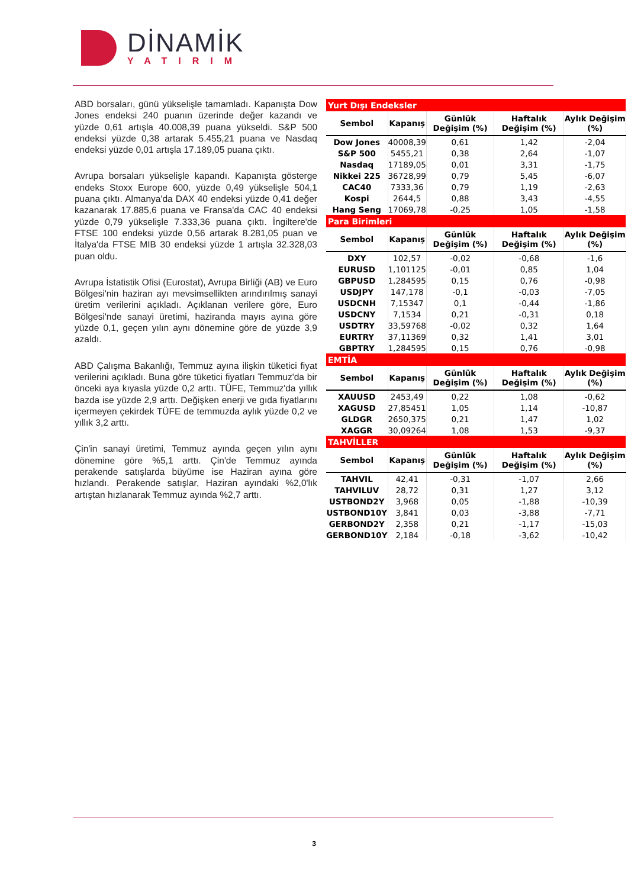DİNAMİK
YATIRIM
ABD borsaları, günü yükselişle tamamladı. Kapanışta Dow Jones endeksi 240 puanın üzerinde değer kazandı ve yüzde 0,61 artışla 40.008,39 puana yükseldi. S&P 500 endeksi yüzde 0,38 artarak 5.455,21 puana ve Nasdaq endeksi yüzde 0,01 artışla 17.189,05 puana çıktı.
Avrupa borsaları yükselişle kapandı. Kapanışta gösterge endeks Stoxx Europe 600, yüzde 0,49 yükselişle 504,1 puana çıktı. Almanya'da DAX 40 endeksi yüzde 0,41 değer kazanarak 17.885,6 puana ve Fransa'da CAC 40 endeksi yüzde 0,79 yükselişle 7.333,36 puana çıktı. İngiltere'de FTSE 100 endeksi yüzde 0,56 artarak 8.281,05 puan ve İtalya'da FTSE MIB 30 endeksi yüzde 1 artışla 32.328,03 puan oldu.
Avrupa İstatistik Ofisi (Eurostat), Avrupa Birliği (AB) ve Euro Bölgesi'nin haziran ayı mevsimsellikten arındırılmış sanayi üretim verilerini açıkladı. Açıklanan verilere göre, Euro Bölgesi'nde sanayi üretimi, haziranda mayıs ayına göre yüzde 0,1, geçen yılın aynı dönemine göre de yüzde 3,9 azaldı.
ABD Çalışma Bakanlığı, Temmuz ayına ilişkin tüketici fiyat verilerini açıkladı. Buna göre tüketici fiyatları Temmuz'da bir önceki aya kıyasla yüzde 0,2 arttı. TÜFE, Temmuz'da yıllık bazda ise yüzde 2,9 arttı. Değişken enerji ve gıda fiyatlarını içermeyen çekirdek TÜFE de temmuzda aylık yüzde 0,2 ve yıllık 3,2 arttı.
Çin'in sanayi üretimi, Temmuz ayında geçen yılın aynı dönemine göre %5,1 arttı. Çin'de Temmuz ayında perakende satışlarda büyüme ise Haziran ayına göre hızlandı. Perakende satışlar, Haziran ayındaki %2,0'lık artıştan hızlanarak Temmuz ayında %2,7 arttı.
| Yurt Dışı Endeksler | | | | |
| Sembol | Kapanış | Günlük Değişim (%) | Haftalık Değişim (%) | Aylık Değişim (%) |
| Dow Jones | 40008,39 | 0,61 | 1,42 | -2,04 |
| S&P 500 | 5455,21 | 0,38 | 2,64 | -1,07 |
| Nasdaq | 17189,05 | 0,01 | 3,31 | -1,75 |
| Nikkei 225 | 36728,99 | 0,79 | 5,45 | -6,07 |
| CAC40 | 7333,36 | 0,79 | 1,19 | -2,63 |
| Kospi | 2644,5 | 0,88 | 3,43 | -4,55 |
| Hang Seng | 17069,78 | -0,25 | 1,05 | -1,58 |
| Para Birimleri | | | | |
| Sembol | Kapanış | Günlük Değişim (%) | Haftalık Değişim (%) | Aylık Değişim (%) |
| DXY | 102,57 | -0,02 | -0,68 | -1,6 |
| EURUSD | 1,101125 | -0,01 | 0,85 | 1,04 |
| GBPUSD | 1,284595 | 0,15 | 0,76 | -0,98 |
| USDJPY | 147,178 | -0,1 | -0,03 | -7,05 |
| USDCNH | 7,15347 | 0,1 | -0,44 | -1,86 |
| USDCNY | 7,1534 | 0,21 | -0,31 | 0,18 |
| USDTRY | 33,59768 | -0,02 | 0,32 | 1,64 |
| EURTRY | 37,11369 | 0,32 | 1,41 | 3,01 |
| GBPTRY | 1,284595 | 0,15 | 0,76 | -0,98 |
| EMTİA | | | | |
| Sembol | Kapanış | Günlük Değişim (%) | Haftalık Değişim (%) | Aylık Değişim (%) |
| XAUUSD | 2453,49 | 0,22 | 1,08 | -0,62 |
| XAGUSD | 27,85451 | 1,05 | 1,14 | -10,87 |
| GLDGR | 2650,375 | 0,21 | 1,47 | 1,02 |
| XAGGR | 30,09264 | 1,08 | 1,53 | -9,37 |
| TAHVİLLER | | | | |
| Sembol | Kapanış | Günlük Değişim (%) | Haftalık Değişim (%) | Aylık Değişim (%) |
| TAHVIL | 42,41 | -0,31 | -1,07 | 2,66 |
| TAHVILUV | 28,72 | 0,31 | 1,27 | 3,12 |
| USTBOND2Y | 3,968 | 0,05 | -1,88 | -10,39 |
| USTBOND10Y | 3,841 | 0,03 | -3,88 | -7,71 |
| GERBOND2Y | 2,358 | 0,21 | -1,17 | -15,03 |
| GERBOND10Y | 2,184 | -0,18 | -3,62 | -10,42 |
3